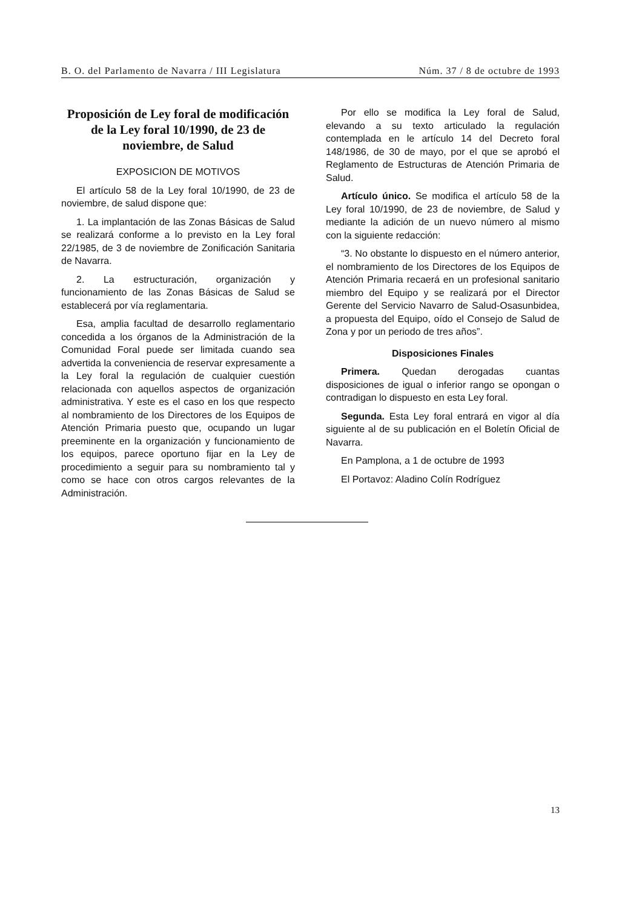B. O. del Parlamento de Navarra / III Legislatura Núm. 37 / 8 de octubre de 1993
Proposición de Ley foral de modificación de la Ley foral 10/1990, de 23 de noviembre, de Salud
EXPOSICION DE MOTIVOS
El artículo 58 de la Ley foral 10/1990, de 23 de noviembre, de salud dispone que:
1. La implantación de las Zonas Básicas de Salud se realizará conforme a lo previsto en la Ley foral 22/1985, de 3 de noviembre de Zonificación Sanitaria de Navarra.
2. La estructuración, organización y funcionamiento de las Zonas Básicas de Salud se establecerá por vía reglamentaria.
Esa, amplia facultad de desarrollo reglamentario concedida a los órganos de la Administración de la Comunidad Foral puede ser limitada cuando sea advertida la conveniencia de reservar expresamente a la Ley foral la regulación de cualquier cuestión relacionada con aquellos aspectos de organización administrativa. Y este es el caso en los que respecto al nombramiento de los Directores de los Equipos de Atención Primaria puesto que, ocupando un lugar preeminente en la organización y funcionamiento de los equipos, parece oportuno fijar en la Ley de procedimiento a seguir para su nombramiento tal y como se hace con otros cargos relevantes de la Administración.
Por ello se modifica la Ley foral de Salud, elevando a su texto articulado la regulación contemplada en le artículo 14 del Decreto foral 148/1986, de 30 de mayo, por el que se aprobó el Reglamento de Estructuras de Atención Primaria de Salud.
Artículo único. Se modifica el artículo 58 de la Ley foral 10/1990, de 23 de noviembre, de Salud y mediante la adición de un nuevo número al mismo con la siguiente redacción:
“3. No obstante lo dispuesto en el número anterior, el nombramiento de los Directores de los Equipos de Atención Primaria recaerá en un profesional sanitario miembro del Equipo y se realizará por el Director Gerente del Servicio Navarro de Salud-Osasunbidea, a propuesta del Equipo, oído el Consejo de Salud de Zona y por un periodo de tres años”.
Disposiciones Finales
Primera. Quedan derogadas cuantas disposiciones de igual o inferior rango se opongan o contradigan lo dispuesto en esta Ley foral.
Segunda. Esta Ley foral entrará en vigor al día siguiente al de su publicación en el Boletín Oficial de Navarra.
En Pamplona, a 1 de octubre de 1993
El Portavoz: Aladino Colín Rodríguez
13